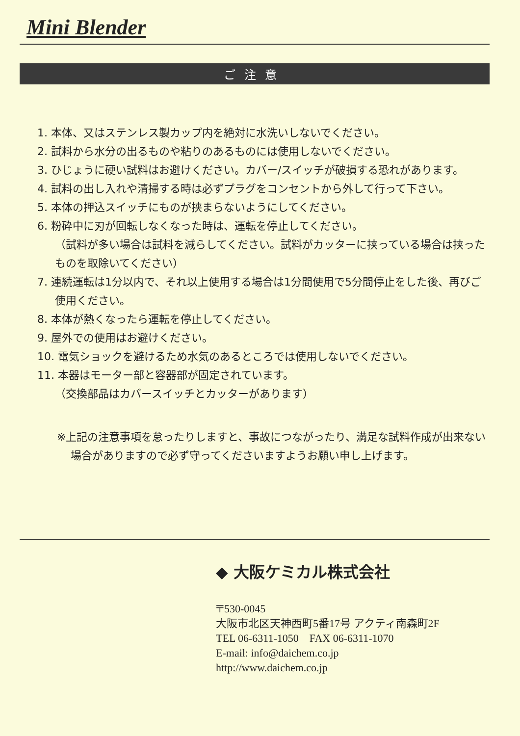Mini Blender
ご注意
1. 本体、又はステンレス製カップ内を絶対に水洗いしないでください。
2. 試料から水分の出るものや粘りのあるものには使用しないでください。
3. ひじょうに硬い試料はお避けください。カバー/スイッチが破損する恐れがあります。
4. 試料の出し入れや清掃する時は必ずプラグをコンセントから外して行って下さい。
5. 本体の押込スイッチにものが挟まらないようにしてください。
6. 粉砕中に刃が回転しなくなった時は、運転を停止してください。
（試料が多い場合は試料を減らしてください。試料がカッターに挟っている場合は挟ったものを取除いてください）
7. 連続運転は1分以内で、それ以上使用する場合は1分間使用で5分間停止をした後、再びご使用ください。
8. 本体が熱くなったら運転を停止してください。
9. 屋外での使用はお避けください。
10. 電気ショックを避けるため水気のあるところでは使用しないでください。
11. 本器はモーター部と容器部が固定されています。
（交換部品はカバースイッチとカッターがあります）
※上記の注意事項を怠ったりしますと、事故につながったり、満足な試料作成が出来ない場合がありますので必ず守ってくださいますようお願い申し上げます。
◆ 大阪ケミカル株式会社
〒530-0045
大阪市北区天神西町5番17号 アクティ南森町2F
TEL 06-6311-1050　FAX 06-6311-1070
E-mail: info@daichem.co.jp
http://www.daichem.co.jp